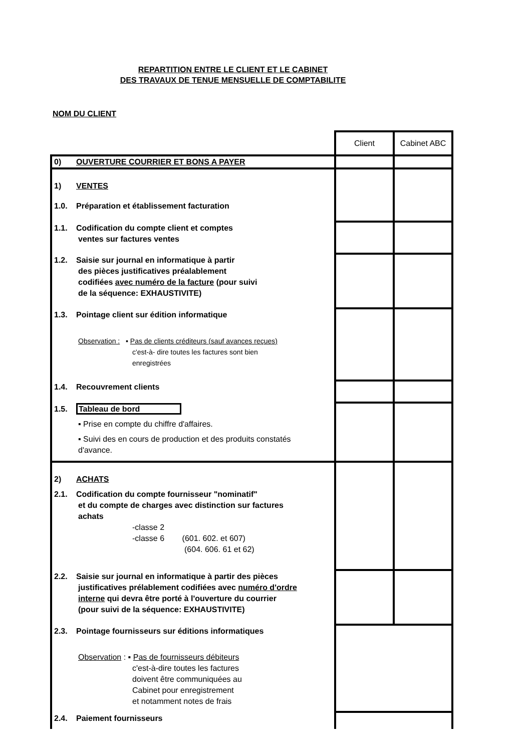REPARTITION ENTRE LE CLIENT ET LE CABINET
DES TRAVAUX DE TENUE MENSUELLE DE COMPTABILITE
NOM DU CLIENT
| | Client | Cabinet ABC |
| 0) OUVERTURE COURRIER ET BONS A PAYER | | |
| 1) VENTES 1.0. Préparation et établissement facturation | | |
| 1.1. Codification du compte client et comptes ventes sur factures ventes | | |
| 1.2. Saisie sur journal en informatique à partir des pièces justificatives préalablement codifiées avec numéro de la facture (pour suivi de la séquence: EXHAUSTIVITE) | | |
| 1.3. Pointage client sur édition informatique Observation : ▪ Pas de clients créditeurs (sauf avances reçues) c'est-à- dire toutes les factures sont bien enregistrées | | |
| 1.4. Recouvrement clients | | |
| 1.5. Tableau de bord ▪ Prise en compte du chiffre d'affaires. ▪ Suivi des en cours de production et des produits constatés d'avance. | | |
| 2) ACHATS 2.1. Codification du compte fournisseur "nominatif" et du compte de charges avec distinction sur factures achats -classe 2 -classe 6 (601. 602. et 607) (604. 606. 61 et 62) | | |
| 2.2. Saisie sur journal en informatique à partir des pièces justificatives prélablement codifiées avec numéro d'ordre interne qui devra être porté à l'ouverture du courrier (pour suivi de la séquence: EXHAUSTIVITE) | | |
| 2.3. Pointage fournisseurs sur éditions informatiques Observation : ▪ Pas de fournisseurs débiteurs c'est-à-dire toutes les factures doivent être communiquées au Cabinet pour enregistrement et notamment notes de frais | | |
| 2.4. Paiement fournisseurs | | |